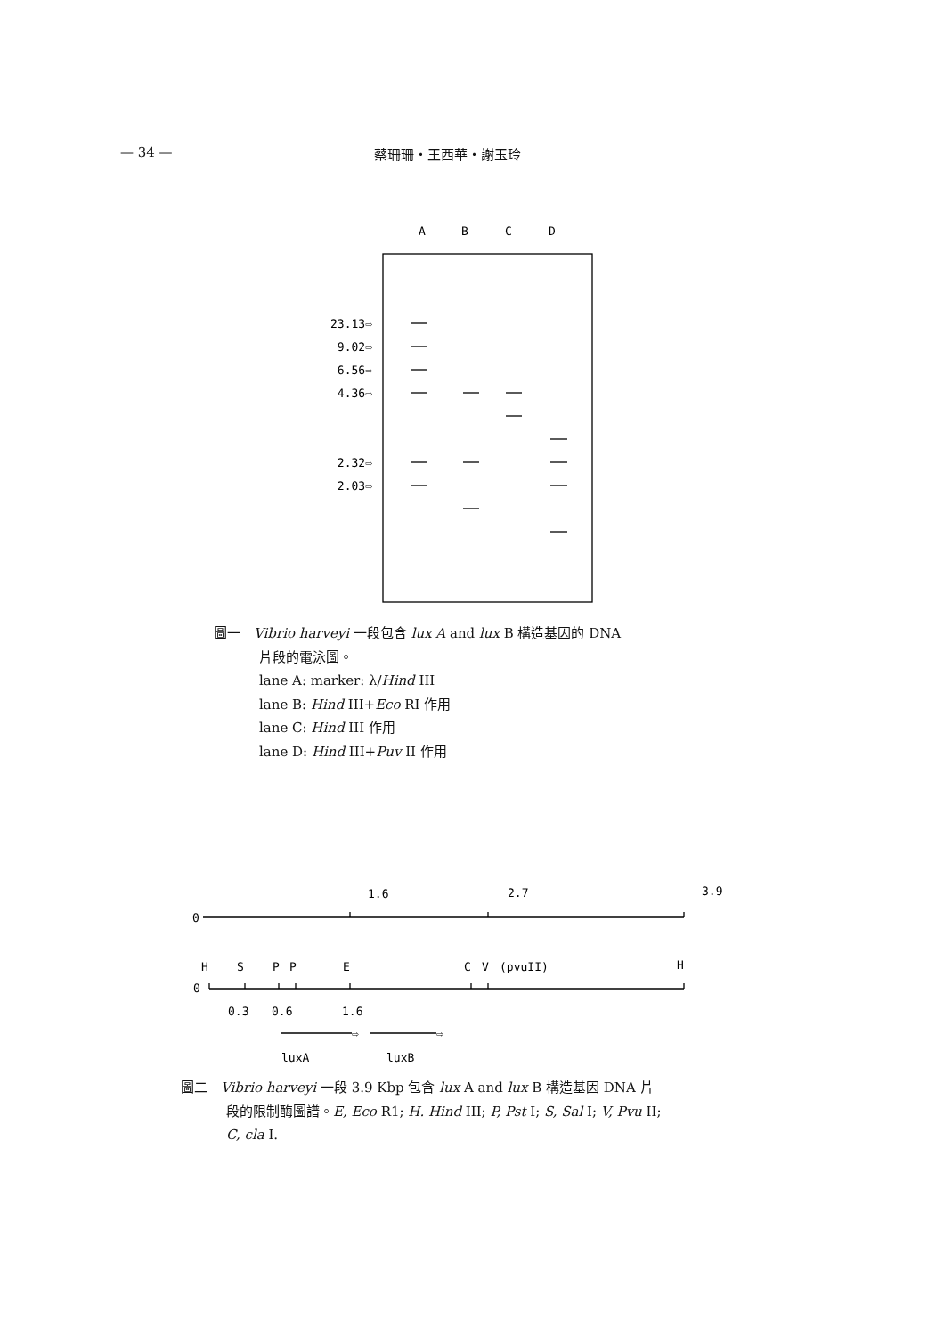— 34 — 蔡珊珊・王西華・謝玉玲
A
B
C
D
23.13⇨
9.02⇨
6.56⇨
4.36⇨
2.32⇨
2.03⇨
1.6
2.7
3.9
0
H
S
P
P
E
C
V
(pvuII)
H
0
0.3
0.6
1.6
⇨
⇨
luxA
luxB
圖一　Vibrio harveyi 一段包含 lux A and lux B 構造基因的 DNA
片段的電泳圖。
lane A: marker: λ/Hind III
lane B: Hind III+Eco RI 作用
lane C: Hind III 作用
lane D: Hind III+Puv II 作用
圖二　Vibrio harveyi 一段 3.9 Kbp 包含 lux A and lux B 構造基因 DNA 片
段的限制酶圖譜。E, Eco R1; H. Hind III; P, Pst I; S, Sal I; V, Pvu II;
C, cla I.